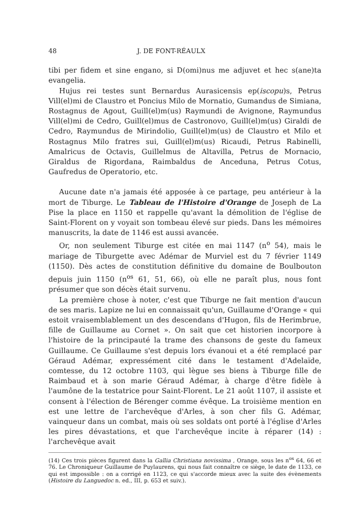48 J. DE FONT-RÉAULX
tibi per fidem et sine engano, si D(omi)nus me adjuvet et hec s(ane)ta evangelia.
Hujus rei testes sunt Bernardus Aurasicensis ep(iscopu)s, Petrus Vill(el)mi de Claustro et Poncius Milo de Mornatio, Gumandus de Simiana, Rostagnus de Agout, Guill(el)m(us) Raymundi de Avignone, Raymundus Vill(el)mi de Cedro, Guill(el)mus de Castronovo, Guill(el)m(us) Giraldi de Cedro, Raymundus de Mirindolio, Guill(el)m(us) de Claustro et Milo et Rostagnus Milo fratres sui, Guill(el)m(us) Ricaudi, Petrus Rabinelli, Amalricus de Octavis, Guillelmus de Altavilla, Petrus de Mornacio, Giraldus de Rigordana, Raimbaldus de Anceduna, Petrus Cotus, Gaufredus de Operatorio, etc.
Aucune date n'a jamais été apposée à ce partage, peu antérieur à la mort de Tiburge. Le Tableau de l'Histoire d'Orange de Joseph de La Pise la place en 1150 et rappelle qu'avant la démolition de l'église de Saint-Florent on y voyait son tombeau élevé sur pieds. Dans les mémoires manuscrits, la date de 1146 est aussi avancée.
Or, non seulement Tiburge est citée en mai 1147 (n<sup>o</sup> 54), mais le mariage de Tiburgette avec Adémar de Murviel est du 7 février 1149 (1150). Dès actes de constitution définitive du domaine de Boulbouton depuis juin 1150 (n<sup>os</sup> 61, 51, 66), où elle ne paraît plus, nous font présumer que son décès était survenu.
La première chose à noter, c'est que Tiburge ne fait mention d'aucun de ses maris. Lapize ne lui en connaissait qu'un, Guillaume d'Orange « qui estoit vraisemblablement un des descendans d'Hugon, fils de Herimbrue, fille de Guillaume au Cornet ». On sait que cet historien incorpore à l'histoire de la principauté la trame des chansons de geste du fameux Guillaume. Ce Guillaume s'est depuis lors évanoui et a été remplacé par Géraud Adémar, expressément cité dans le testament d'Adelaïde, comtesse, du 12 octobre 1103, qui lègue ses biens à Tiburge fille de Raimbaud et à son marie Géraud Adémar, à charge d'être fidèle à l'aumône de la testatrice pour Saint-Florent. Le 21 août 1107, il assiste et consent à l'élection de Bérenger comme évêque. La troisième mention en est une lettre de l'archevêque d'Arles, à son cher fils G. Adémar, vainqueur dans un combat, mais où ses soldats ont porté à l'église d'Arles les pires dévastations, et que l'archevêque incite à réparer (14) : l'archevêque avait
(14) Ces trois pièces figurent dans la Gallia Christiana novissima , Orange, sous les n<sup>os</sup> 64, 66 et 76. Le Chroniqueur Guillaume de Puylaurens, qui nous fait connaître ce siège, le date de 1133, ce qui est impossible : on a corrigé en 1123, ce qui s'accorde mieux avec la suite des évènements (Histoire du Languedoc n. ed., III, p. 653 et suiv.).